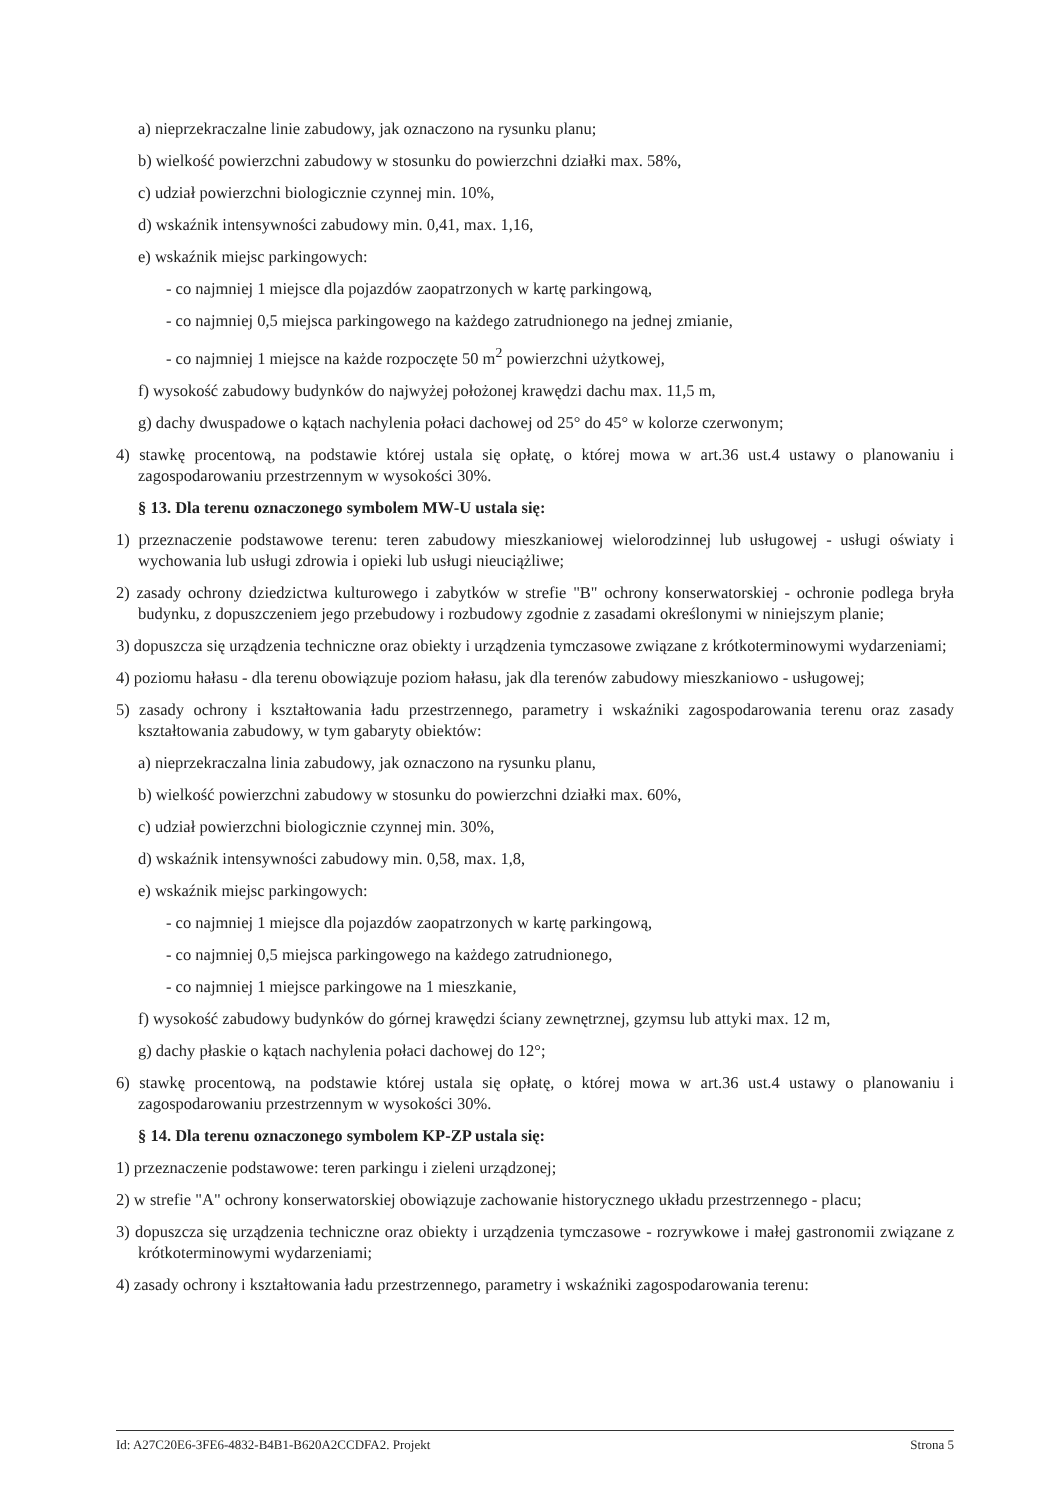a) nieprzekraczalne linie zabudowy, jak oznaczono na rysunku planu;
b) wielkość powierzchni zabudowy w stosunku do powierzchni działki max. 58%,
c) udział powierzchni biologicznie czynnej min. 10%,
d) wskaźnik intensywności zabudowy min. 0,41, max. 1,16,
e) wskaźnik miejsc parkingowych:
- co najmniej 1 miejsce dla pojazdów zaopatrzonych w kartę parkingową,
- co najmniej 0,5 miejsca parkingowego na każdego zatrudnionego na jednej zmianie,
- co najmniej 1 miejsce na każde rozpoczęte 50 m<sup>2</sup> powierzchni użytkowej,
f) wysokość zabudowy budynków do najwyżej położonej krawędzi dachu max. 11,5 m,
g) dachy dwuspadowe o kątach nachylenia połaci dachowej od 25° do 45° w kolorze czerwonym;
4) stawkę procentową, na podstawie której ustala się opłatę, o której mowa w art.36 ust.4 ustawy o planowaniu i zagospodarowaniu przestrzennym w wysokości 30%.
§ 13. Dla terenu oznaczonego symbolem MW-U ustala się:
1) przeznaczenie podstawowe terenu: teren zabudowy mieszkaniowej wielorodzinnej lub usługowej - usługi oświaty i wychowania lub usługi zdrowia i opieki lub usługi nieuciążliwe;
2) zasady ochrony dziedzictwa kulturowego i zabytków w strefie "B" ochrony konserwatorskiej - ochronie podlega bryła budynku, z dopuszczeniem jego przebudowy i rozbudowy zgodnie z zasadami określonymi w niniejszym planie;
3) dopuszcza się urządzenia techniczne oraz obiekty i urządzenia tymczasowe związane z krótkoterminowymi wydarzeniami;
4) poziomu hałasu - dla terenu obowiązuje poziom hałasu, jak dla terenów zabudowy mieszkaniowo - usługowej;
5) zasady ochrony i kształtowania ładu przestrzennego, parametry i wskaźniki zagospodarowania terenu oraz zasady kształtowania zabudowy, w tym gabaryty obiektów:
a) nieprzekraczalna linia zabudowy, jak oznaczono na rysunku planu,
b) wielkość powierzchni zabudowy w stosunku do powierzchni działki max. 60%,
c) udział powierzchni biologicznie czynnej min. 30%,
d) wskaźnik intensywności zabudowy min. 0,58, max. 1,8,
e) wskaźnik miejsc parkingowych:
- co najmniej 1 miejsce dla pojazdów zaopatrzonych w kartę parkingową,
- co najmniej 0,5 miejsca parkingowego na każdego zatrudnionego,
- co najmniej 1 miejsce parkingowe na 1 mieszkanie,
f) wysokość zabudowy budynków do górnej krawędzi ściany zewnętrznej, gzymsu lub attyki max. 12 m,
g) dachy płaskie o kątach nachylenia połaci dachowej do 12°;
6) stawkę procentową, na podstawie której ustala się opłatę, o której mowa w art.36 ust.4 ustawy o planowaniu i zagospodarowaniu przestrzennym w wysokości 30%.
§ 14. Dla terenu oznaczonego symbolem KP-ZP ustala się:
1) przeznaczenie podstawowe: teren parkingu i zieleni urządzonej;
2) w strefie "A" ochrony konserwatorskiej obowiązuje zachowanie historycznego układu przestrzennego - placu;
3) dopuszcza się urządzenia techniczne oraz obiekty i urządzenia tymczasowe - rozrywkowe i małej gastronomii związane z krótkoterminowymi wydarzeniami;
4) zasady ochrony i kształtowania ładu przestrzennego, parametry i wskaźniki zagospodarowania terenu:
Id: A27C20E6-3FE6-4832-B4B1-B620A2CCDFA2. Projekt Strona 5